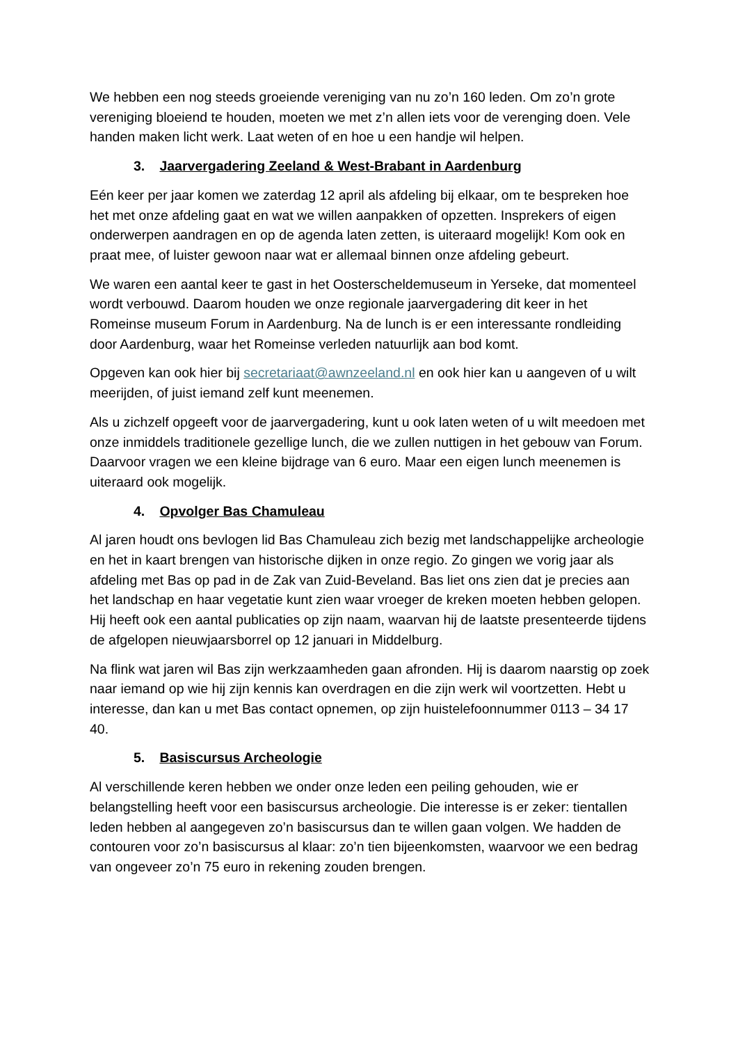We hebben een nog steeds groeiende vereniging van nu zo’n 160 leden. Om zo’n grote vereniging bloeiend te houden, moeten we met z’n allen iets voor de verenging doen. Vele handen maken licht werk. Laat weten of en hoe u een handje wil helpen.
3. Jaarvergadering Zeeland & West-Brabant in Aardenburg
Eén keer per jaar komen we zaterdag 12 april als afdeling bij elkaar, om te bespreken hoe het met onze afdeling gaat en wat we willen aanpakken of opzetten. Insprekers of eigen onderwerpen aandragen en op de agenda laten zetten, is uiteraard mogelijk! Kom ook en praat mee, of luister gewoon naar wat er allemaal binnen onze afdeling gebeurt.
We waren een aantal keer te gast in het Oosterscheldemuseum in Yerseke, dat momenteel wordt verbouwd. Daarom houden we onze regionale jaarvergadering dit keer in het Romeinse museum Forum in Aardenburg. Na de lunch is er een interessante rondleiding door Aardenburg, waar het Romeinse verleden natuurlijk aan bod komt.
Opgeven kan ook hier bij secretariaat@awnzeeland.nl en ook hier kan u aangeven of u wilt meerijden, of juist iemand zelf kunt meenemen.
Als u zichzelf opgeeft voor de jaarvergadering, kunt u ook laten weten of u wilt meedoen met onze inmiddels traditionele gezellige lunch, die we zullen nuttigen in het gebouw van Forum. Daarvoor vragen we een kleine bijdrage van 6 euro. Maar een eigen lunch meenemen is uiteraard ook mogelijk.
4. Opvolger Bas Chamuleau
Al jaren houdt ons bevlogen lid Bas Chamuleau zich bezig met landschappelijke archeologie en het in kaart brengen van historische dijken in onze regio. Zo gingen we vorig jaar als afdeling met Bas op pad in de Zak van Zuid-Beveland. Bas liet ons zien dat je precies aan het landschap en haar vegetatie kunt zien waar vroeger de kreken moeten hebben gelopen. Hij heeft ook een aantal publicaties op zijn naam, waarvan hij de laatste presenteerde tijdens de afgelopen nieuwjaarsborrel op 12 januari in Middelburg.
Na flink wat jaren wil Bas zijn werkzaamheden gaan afronden. Hij is daarom naarstig op zoek naar iemand op wie hij zijn kennis kan overdragen en die zijn werk wil voortzetten. Hebt u interesse, dan kan u met Bas contact opnemen, op zijn huistelefoonnummer 0113 – 34 17 40.
5. Basiscursus Archeologie
Al verschillende keren hebben we onder onze leden een peiling gehouden, wie er belangstelling heeft voor een basiscursus archeologie. Die interesse is er zeker: tientallen leden hebben al aangegeven zo’n basiscursus dan te willen gaan volgen. We hadden de contouren voor zo’n basiscursus al klaar: zo’n tien bijeenkomsten, waarvoor we een bedrag van ongeveer zo’n 75 euro in rekening zouden brengen.